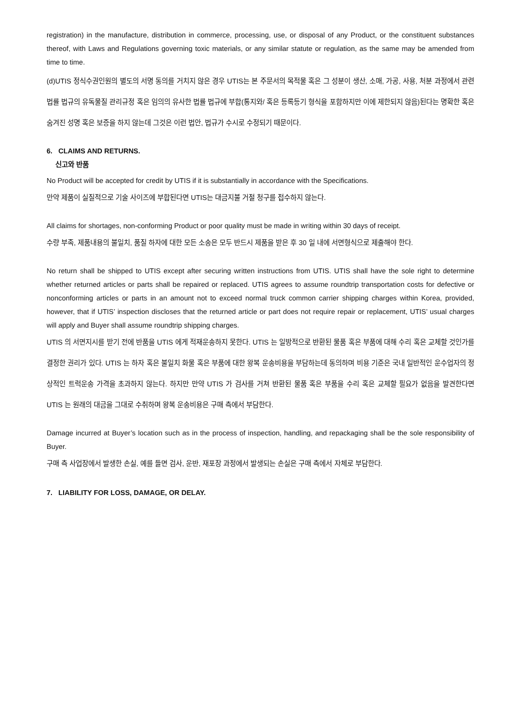registration) in the manufacture, distribution in commerce, processing, use, or disposal of any Product, or the constituent substances thereof, with Laws and Regulations governing toxic materials, or any similar statute or regulation, as the same may be amended from time to time.
(d)UTIS 정식수권인원의 별도의 서명 동의를 거치지 않은 경우 UTIS는 본 주문서의 목적물 혹은 그 성분이 생산, 소매, 가공, 사용, 처분 과정에서 관련 법률 법규의 유독물질 관리규정 혹은 임의의 유사한 법률 법규에 부합(통지와/ 혹은 등록등기 형식을 포함하지만 이에 제한되지 않음)된다는 명확한 혹은 숨겨진 성명 혹은 보증을 하지 않는데 그것은 이런 법안, 법규가 수시로 수정되기 때문이다.
6. CLAIMS AND RETURNS.
신고와 반품
No Product will be accepted for credit by UTIS if it is substantially in accordance with the Specifications.
만약 제품이 실질적으로 기술 사이즈에 부합된다면 UTIS는 대금지불 거절 청구를 접수하지 않는다.
All claims for shortages, non-conforming Product or poor quality must be made in writing within 30 days of receipt.
수량 부족, 제품내용의 불일치, 품질 하자에 대한 모든 소송은 모두 반드시 제품을 받은 후 30 일 내에 서면형식으로 제출해야 한다.
No return shall be shipped to UTIS except after securing written instructions from UTIS. UTIS shall have the sole right to determine whether returned articles or parts shall be repaired or replaced. UTIS agrees to assume roundtrip transportation costs for defective or nonconforming articles or parts in an amount not to exceed normal truck common carrier shipping charges within Korea, provided, however, that if UTIS’ inspection discloses that the returned article or part does not require repair or replacement, UTIS’ usual charges will apply and Buyer shall assume roundtrip shipping charges.
UTIS 의 서면지시를 받기 전에 반품을 UTIS 에게 적재운송하지 못한다. UTIS 는 일방적으로 반환된 물품 혹은 부품에 대해 수리 혹은 교체할 것인가를 결정한 권리가 있다. UTIS 는 하자 혹은 불일치 화물 혹은 부품에 대한 왕복 운송비용을 부담하는데 동의하며 비용 기준은 국내 일반적인 운수업자의 정상적인 트럭운송 가격을 초과하지 않는다. 하지만 만약 UTIS 가 검사를 거쳐 반환된 물품 혹은 부품을 수리 혹은 교체할 필요가 없음을 발견한다면 UTIS 는 원래의 대금을 그대로 수취하며 왕복 운송비용은 구매 측에서 부담한다.
Damage incurred at Buyer’s location such as in the process of inspection, handling, and repackaging shall be the sole responsibility of Buyer.
구매 측 사업장에서 발생한 손실, 예를 들면 검사, 운반, 재포장 과정에서 발생되는 손실은 구매 측에서 자체로 부담한다.
7. LIABILITY FOR LOSS, DAMAGE, OR DELAY.